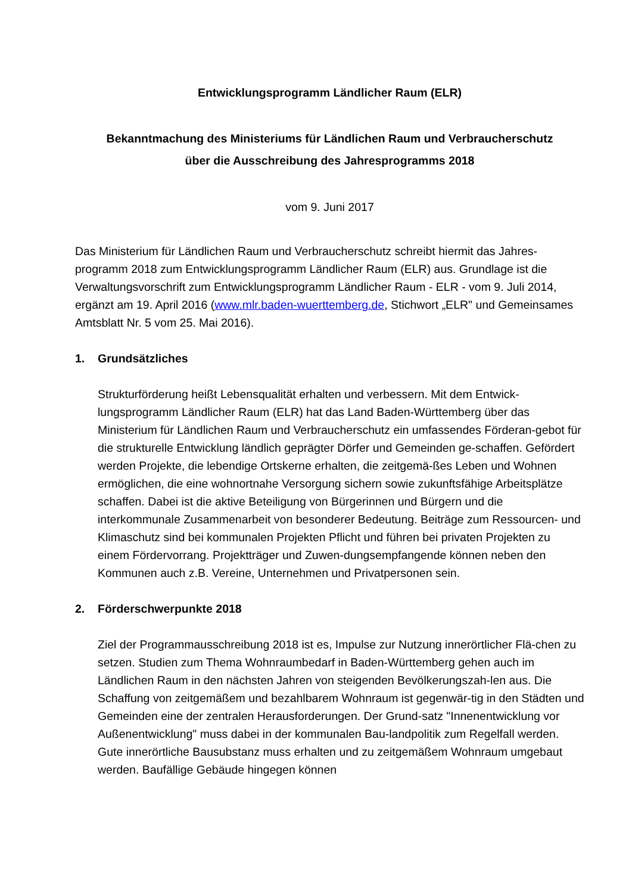Entwicklungsprogramm Ländlicher Raum (ELR)
Bekanntmachung des Ministeriums für Ländlichen Raum und Verbraucherschutz
über die Ausschreibung des Jahresprogramms 2018
vom 9. Juni 2017
Das Ministerium für Ländlichen Raum und Verbraucherschutz schreibt hiermit das Jahres-programm 2018 zum Entwicklungsprogramm Ländlicher Raum (ELR) aus. Grundlage ist die Verwaltungsvorschrift zum Entwicklungsprogramm Ländlicher Raum - ELR - vom 9. Juli 2014, ergänzt am 19. April 2016 (www.mlr.baden-wuerttemberg.de, Stichwort „ELR" und Gemeinsames Amtsblatt Nr. 5 vom 25. Mai 2016).
1. Grundsätzliches
Strukturförderung heißt Lebensqualität erhalten und verbessern. Mit dem Entwick-lungsprogramm Ländlicher Raum (ELR) hat das Land Baden-Württemberg über das Ministerium für Ländlichen Raum und Verbraucherschutz ein umfassendes Förderan-gebot für die strukturelle Entwicklung ländlich geprägter Dörfer und Gemeinden ge-schaffen. Gefördert werden Projekte, die lebendige Ortskerne erhalten, die zeitgemä-ßes Leben und Wohnen ermöglichen, die eine wohnortnahe Versorgung sichern sowie zukunftsfähige Arbeitsplätze schaffen. Dabei ist die aktive Beteiligung von Bürgerinnen und Bürgern und die interkommunale Zusammenarbeit von besonderer Bedeutung. Beiträge zum Ressourcen- und Klimaschutz sind bei kommunalen Projekten Pflicht und führen bei privaten Projekten zu einem Fördervorrang. Projektträger und Zuwen-dungsempfangende können neben den Kommunen auch z.B. Vereine, Unternehmen und Privatpersonen sein.
2. Förderschwerpunkte 2018
Ziel der Programmausschreibung 2018 ist es, Impulse zur Nutzung innerörtlicher Flä-chen zu setzen. Studien zum Thema Wohnraumbedarf in Baden-Württemberg gehen auch im Ländlichen Raum in den nächsten Jahren von steigenden Bevölkerungszah-len aus. Die Schaffung von zeitgemäßem und bezahlbarem Wohnraum ist gegenwär-tig in den Städten und Gemeinden eine der zentralen Herausforderungen. Der Grund-satz "Innenentwicklung vor Außenentwicklung" muss dabei in der kommunalen Bau-landpolitik zum Regelfall werden. Gute innerörtliche Bausubstanz muss erhalten und zu zeitgemäßem Wohnraum umgebaut werden. Baufällige Gebäude hingegen können